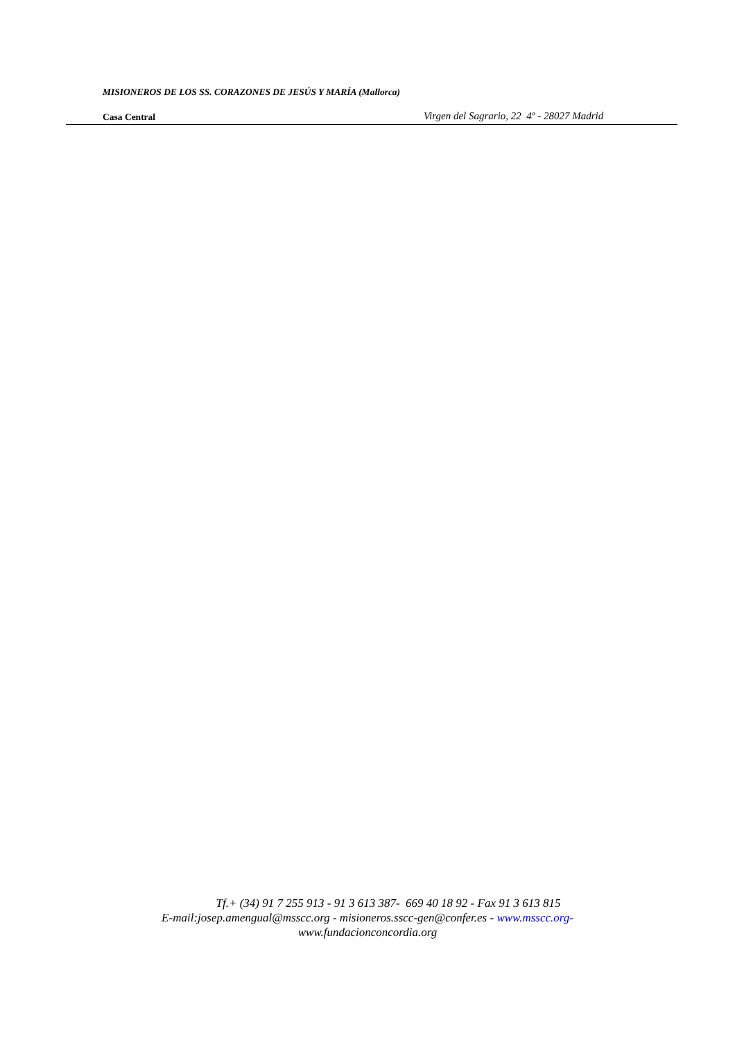MISIONEROS DE LOS SS. CORAZONES DE JESÚS Y MARÍA (Mallorca)
Casa Central Virgen del Sagrario, 22 4º - 28027 Madrid
Tf.+ (34) 91 7 255 913 - 91 3 613 387- 669 40 18 92 - Fax 91 3 613 815
E-mail:josep.amengual@msscc.org - misioneros.sscc-gen@confer.es - www.msscc.org-
www.fundacionconcordia.org